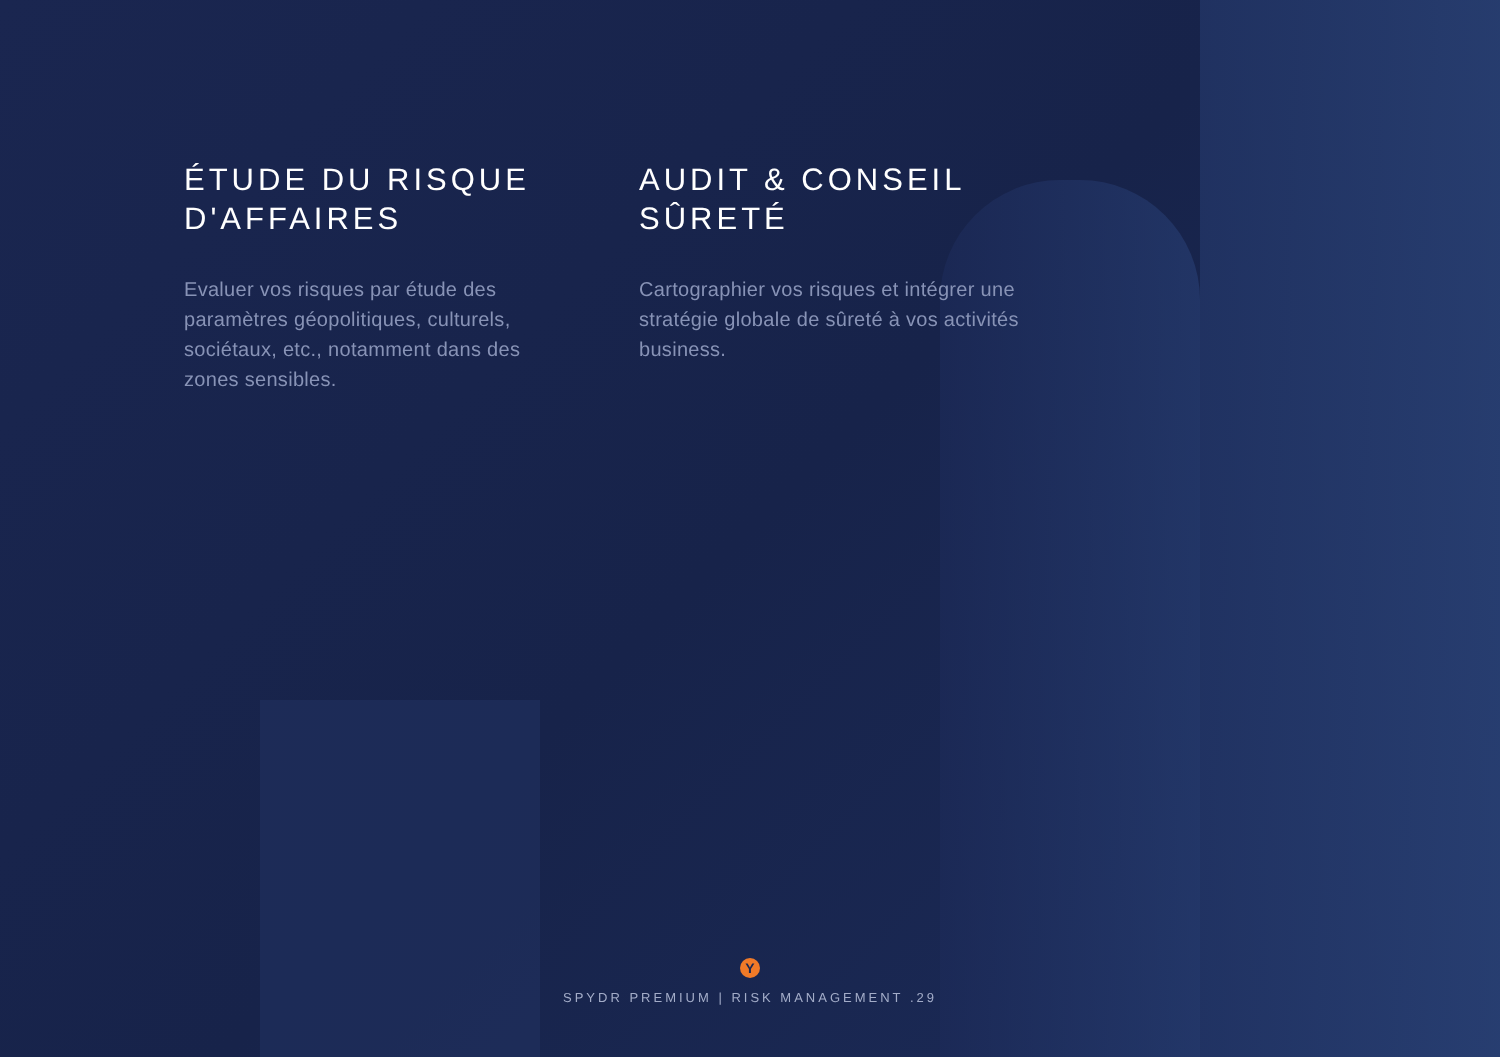ÉTUDE DU RISQUE D'AFFAIRES
Evaluer vos risques par étude des paramètres géopolitiques, culturels, sociétaux, etc., notamment dans des zones sensibles.
AUDIT & CONSEIL SÛRETÉ
Cartographier vos risques et intégrer une stratégie globale de sûreté à vos activités business.
Y
SPYDR PREMIUM | RISK MANAGEMENT .29